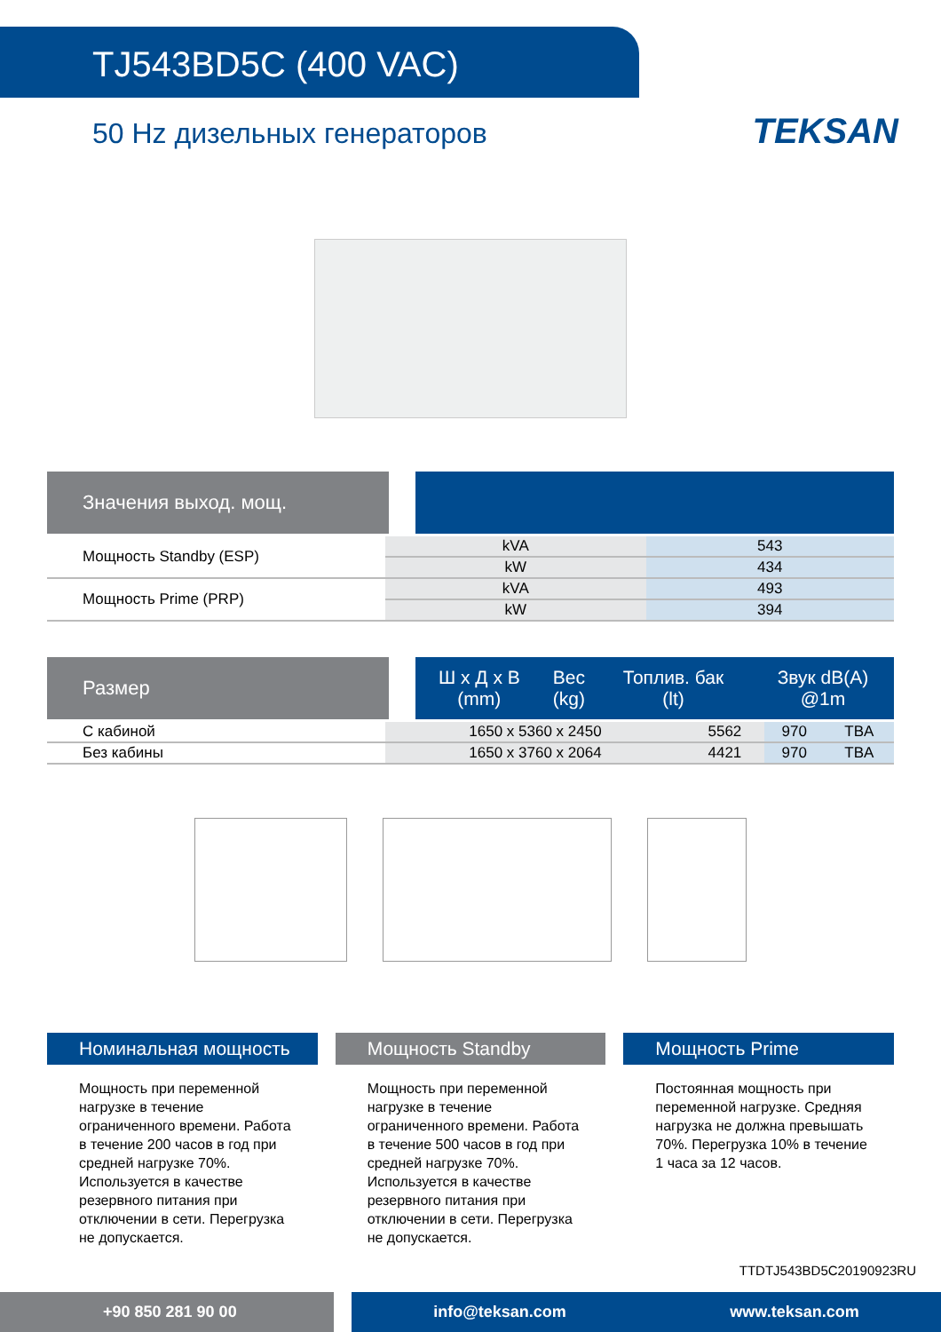TJ543BD5C (400 VAC)
50 Hz дизельных генераторов
TEKSAN
Значения выход. мощ.
| Мощность Standby (ESP) | kVA | 543 |
| | kW | 434 |
| Мощность Prime (PRP) | kVA | 493 |
| | kW | 394 |
Размер
| Ш x Д x В (mm) | Вес (kg) | Топлив. бак (lt) | Звук dB(A) @1m |
| --- | --- | --- | --- |
| С кабиной | 1650 x 5360 x 2450 | 5562 | 970 | TBA |
| Без кабины | 1650 x 3760 x 2064 | 4421 | 970 | TBA |
Номинальная мощность
Мощность при переменной нагрузке в течение ограниченного времени. Работа в течение 200 часов в год при средней нагрузке 70%. Используется в качестве резервного питания при отключении в сети. Перегрузка не допускается.
Мощность Standby
Мощность при переменной нагрузке в течение ограниченного времени. Работа в течение 500 часов в год при средней нагрузке 70%. Используется в качестве резервного питания при отключении в сети. Перегрузка не допускается.
Мощность Prime
Постоянная мощность при переменной нагрузке. Средняя нагрузка не должна превышать 70%. Перегрузка 10% в течение 1 часа за 12 часов.
TTDTJ543BD5C20190923RU
+90 850 281 90 00 info@teksan.com www.teksan.com